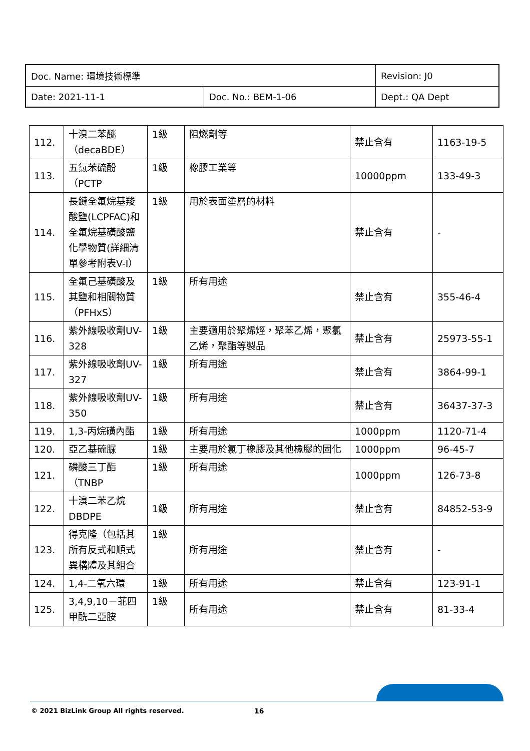| Doc. Name: 環境技術標準 | | Revision: J0 |
| Date: 2021-11-1 | Doc. No.: BEM-1-06 | Dept.: QA Dept |
| 112. | 十溴二苯醚（decaBDE） | 1級 | 阻燃劑等 | 禁止含有 | 1163-19-5 |
| 113. | 五氯苯硫酚（PCTP | 1級 | 橡膠工業等 | 10000ppm | 133-49-3 |
| 114. | 長鏈全氟烷基羧酸鹽(LCPFAC)和全氟烷基磺酸鹽化學物質(詳細清單參考附表V-I） | 1級 | 用於表面塗層的材料 | 禁止含有 | - |
| 115. | 全氟己基磺酸及其鹽和相關物質（PFHxS） | 1級 | 所有用途 | 禁止含有 | 355-46-4 |
| 116. | 紫外線吸收劑UV-328 | 1級 | 主要適用於聚烯烴，聚苯乙烯，聚氯乙烯，聚酯等製品 | 禁止含有 | 25973-55-1 |
| 117. | 紫外線吸收劑UV-327 | 1級 | 所有用途 | 禁止含有 | 3864-99-1 |
| 118. | 紫外線吸收劑UV-350 | 1級 | 所有用途 | 禁止含有 | 36437-37-3 |
| 119. | 1,3-丙烷磺內酯 | 1級 | 所有用途 | 1000ppm | 1120-71-4 |
| 120. | 亞乙基硫脲 | 1級 | 主要用於氯丁橡膠及其他橡膠的固化 | 1000ppm | 96-45-7 |
| 121. | 磷酸三丁酯（TNBP | 1級 | 所有用途 | 1000ppm | 126-73-8 |
| 122. | 十溴二苯乙烷DBDPE | 1級 | 所有用途 | 禁止含有 | 84852-53-9 |
| 123. | 得克隆（包括其所有反式和順式異構體及其組合 | 1級 | 所有用途 | 禁止含有 | - |
| 124. | 1,4-二氧六環 | 1級 | 所有用途 | 禁止含有 | 123-91-1 |
| 125. | 3,4,9,10－苝四甲酰二亞胺 | 1級 | 所有用途 | 禁止含有 | 81-33-4 |
© 2021 BizLink Group All rights reserved.
16